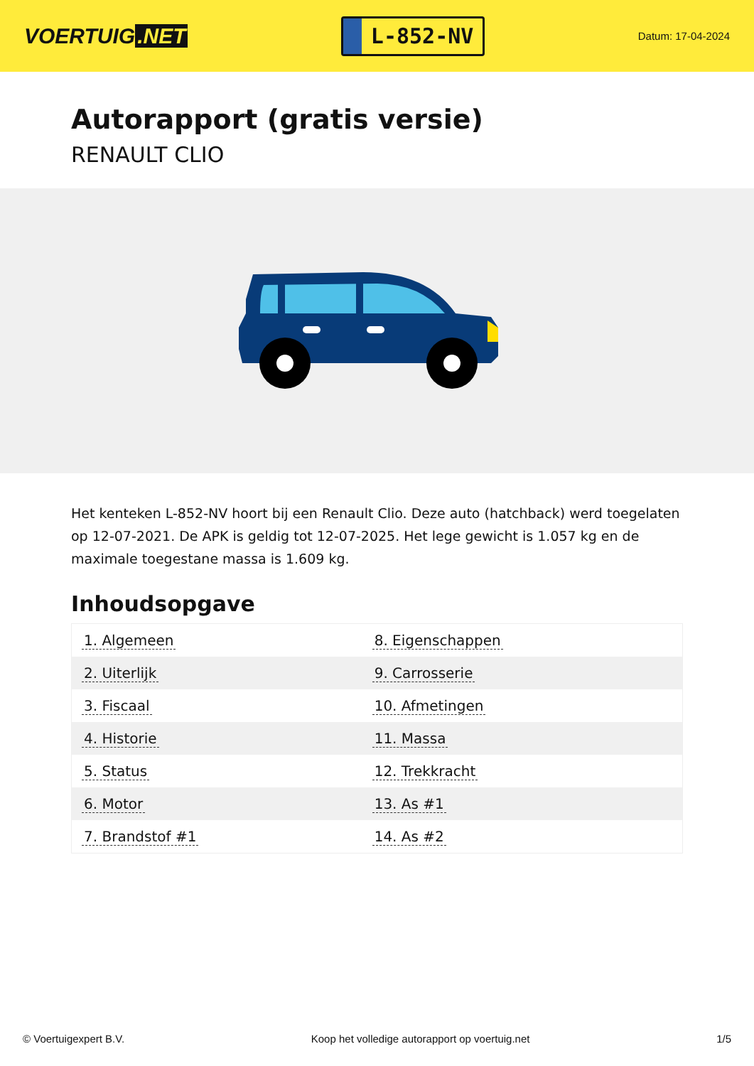VOERTUIG.NET
L-852-NV
Datum: 17-04-2024
Autorapport (gratis versie)
RENAULT CLIO
Het kenteken L-852-NV hoort bij een Renault Clio. Deze auto (hatchback) werd toegelaten op 12-07-2021. De APK is geldig tot 12-07-2025. Het lege gewicht is 1.057 kg en de maximale toegestane massa is 1.609 kg.
Inhoudsopgave
| 1. Algemeen | 8. Eigenschappen |
| 2. Uiterlijk | 9. Carrosserie |
| 3. Fiscaal | 10. Afmetingen |
| 4. Historie | 11. Massa |
| 5. Status | 12. Trekkracht |
| 6. Motor | 13. As #1 |
| 7. Brandstof #1 | 14. As #2 |
© Voertuigexpert B.V. Koop het volledige autorapport op voertuig.net 1/5